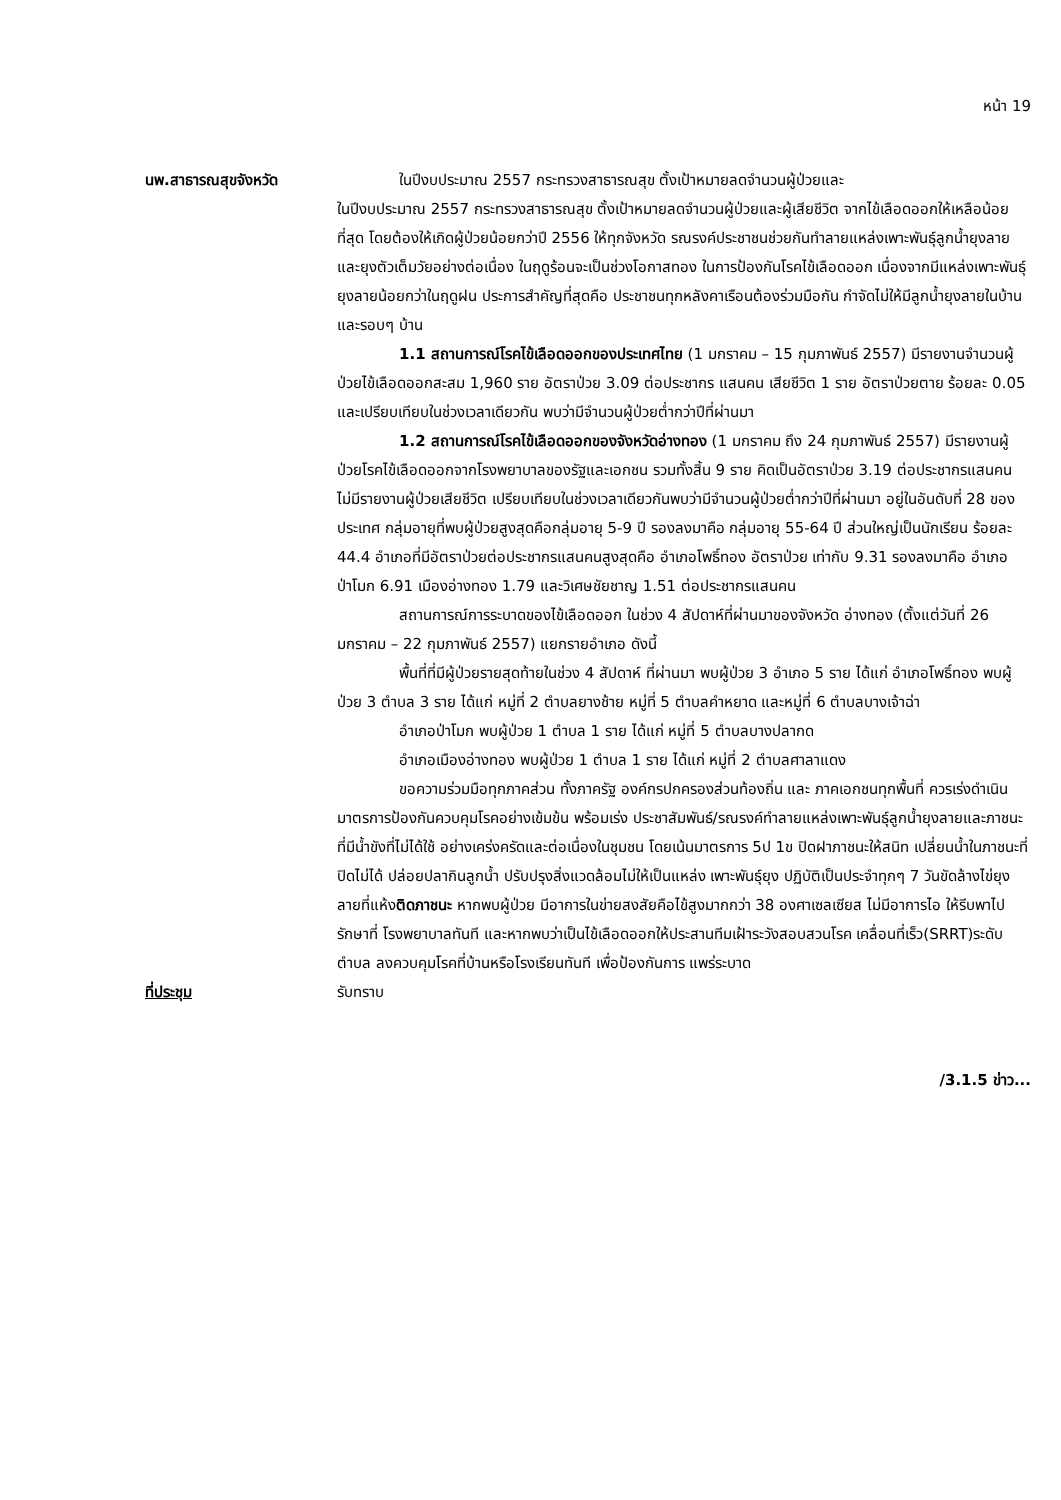หน้า 19
นพ.สาธารณสุขจังหวัด ในปีงบประมาณ 2557 กระทรวงสาธารณสุข ตั้งเป้าหมายลดจำนวนผู้ป่วยและ
ในปีงบประมาณ 2557 กระทรวงสาธารณสุข ตั้งเป้าหมายลดจำนวนผู้ป่วยและผู้เสียชีวิต จากไข้เลือดออกให้เหลือน้อยที่สุด โดยต้องให้เกิดผู้ป่วยน้อยกว่าปี 2556 ให้ทุกจังหวัด รณรงค์ประชาชนช่วยกันทำลายแหล่งเพาะพันธุ์ลูกน้ำยุงลายและยุงตัวเต็มวัยอย่างต่อเนื่อง ในฤดูร้อนจะเป็นช่วงโอกาสทอง ในการป้องกันโรคไข้เลือดออก เนื่องจากมีแหล่งเพาะพันธุ์ ยุงลายน้อยกว่าในฤดูฝน ประการสำคัญที่สุดคือ ประชาชนทุกหลังคาเรือนต้องร่วมมือกัน กำจัดไม่ให้มีลูกน้ำยุงลายในบ้าน และรอบๆ บ้าน
1.1 สถานการณ์โรคไข้เลือดออกของประเทศไทย (1 มกราคม – 15 กุมภาพันธ์ 2557) มีรายงานจำนวนผู้ป่วยไข้เลือดออกสะสม 1,960 ราย อัตราป่วย 3.09 ต่อประชากร แสนคน เสียชีวิต 1 ราย อัตราป่วยตาย ร้อยละ 0.05 และเปรียบเทียบในช่วงเวลาเดียวกัน พบว่ามีจำนวนผู้ป่วยต่ำกว่าปีที่ผ่านมา
1.2 สถานการณ์โรคไข้เลือดออกของจังหวัดอ่างทอง (1 มกราคม ถึง 24 กุมภาพันธ์ 2557) มีรายงานผู้ป่วยโรคไข้เลือดออกจากโรงพยาบาลของรัฐและเอกชน รวมทั้งสิ้น 9 ราย คิดเป็นอัตราป่วย 3.19 ต่อประชากรแสนคน ไม่มีรายงานผู้ป่วยเสียชีวิต เปรียบเทียบในช่วงเวลาเดียวกันพบว่ามีจำนวนผู้ป่วยต่ำกว่าปีที่ผ่านมา อยู่ในอันดับที่ 28 ของประเทศ กลุ่มอายุที่พบผู้ป่วยสูงสุดคือกลุ่มอายุ 5-9 ปี รองลงมาคือ กลุ่มอายุ 55-64 ปี ส่วนใหญ่เป็นนักเรียน ร้อยละ 44.4 อำเภอที่มีอัตราป่วยต่อประชากรแสนคนสูงสุดคือ อำเภอโพธิ์ทอง อัตราป่วย เท่ากับ 9.31 รองลงมาคือ อำเภอป่าโมก 6.91 เมืองอ่างทอง 1.79 และวิเศษชัยชาญ 1.51 ต่อประชากรแสนคน
สถานการณ์การระบาดของไข้เลือดออก ในช่วง 4 สัปดาห์ที่ผ่านมาของจังหวัด อ่างทอง (ตั้งแต่วันที่ 26 มกราคม – 22 กุมภาพันธ์ 2557) แยกรายอำเภอ ดังนี้
พื้นที่ที่มีผู้ป่วยรายสุดท้ายในช่วง 4 สัปดาห์ ที่ผ่านมา พบผู้ป่วย 3 อำเภอ 5 ราย ได้แก่ อำเภอโพธิ์ทอง พบผู้ป่วย 3 ตำบล 3 ราย ได้แก่ หมู่ที่ 2 ตำบลยางช้าย หมู่ที่ 5 ตำบลคำหยาด และหมู่ที่ 6 ตำบลบางเจ้าฉ่า
อำเภอป่าโมก พบผู้ป่วย 1 ตำบล 1 ราย ได้แก่ หมู่ที่ 5 ตำบลบางปลากด
อำเภอเมืองอ่างทอง พบผู้ป่วย 1 ตำบล 1 ราย ได้แก่ หมู่ที่ 2 ตำบลศาลาแดง
ขอความร่วมมือทุกภาคส่วน ทั้งภาครัฐ องค์กรปกครองส่วนท้องถิ่น และ ภาคเอกชนทุกพื้นที่ ควรเร่งดำเนินมาตรการป้องกันควบคุมโรคอย่างเข้มข้น พร้อมเร่ง ประชาสัมพันธ์/รณรงค์ทำลายแหล่งเพาะพันธุ์ลูกน้ำยุงลายและภาชนะที่มีน้ำขังที่ไม่ได้ใช้ อย่างเคร่งครัดและต่อเนื่องในชุมชน โดยเน้นมาตรการ 5ป 1ข ปิดฝาภาชนะให้สนิท เปลี่ยนน้ำในภาชนะที่ปิดไม่ได้ ปล่อยปลากินลูกน้ำ ปรับปรุงสิ่งแวดล้อมไม่ให้เป็นแหล่ง เพาะพันธุ์ยุง ปฏิบัติเป็นประจำทุกๆ 7 วันขัดล้างไข่ยุงลายที่แห้งติดภาชนะ หากพบผู้ป่วย มีอาการในข่ายสงสัยคือไข้สูงมากกว่า 38 องศาเซลเซียส ไม่มีอาการไอ ให้รีบพาไปรักษาที่ โรงพยาบาลทันที และหากพบว่าเป็นไข้เลือดออกให้ประสานทีมเฝ้าระวังสอบสวนโรค เคลื่อนที่เร็ว(SRRT)ระดับตำบล ลงควบคุมโรคที่บ้านหรือโรงเรียนทันที เพื่อป้องกันการ แพร่ระบาด
ที่ประชุม รับทราบ
/3.1.5 ข่าว...